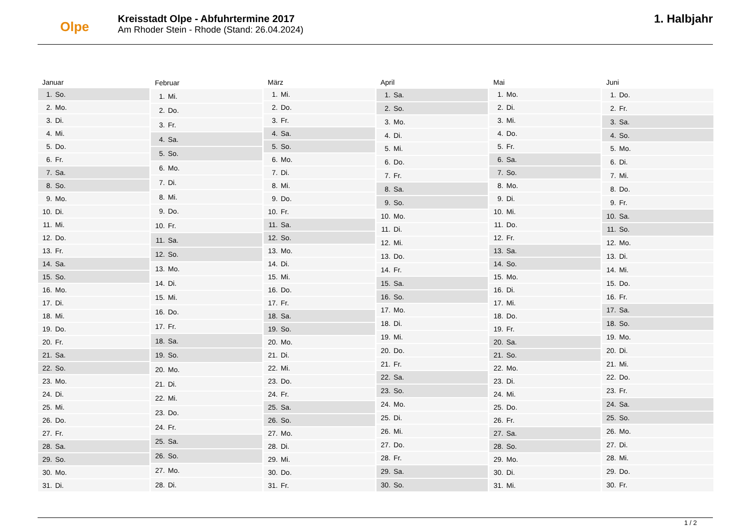Olpe
Kreisstadt Olpe - Abfuhrtermine 2017
Am Rhoder Stein - Rhode (Stand: 26.04.2024)
1. Halbjahr
| Januar | |
| --- | --- |
| 1. | So. |
| 2. | Mo. |
| 3. | Di. |
| 4. | Mi. |
| 5. | Do. |
| 6. | Fr. |
| 7. | Sa. |
| 8. | So. |
| 9. | Mo. |
| 10. | Di. |
| 11. | Mi. |
| 12. | Do. |
| 13. | Fr. |
| 14. | Sa. |
| 15. | So. |
| 16. | Mo. |
| 17. | Di. |
| 18. | Mi. |
| 19. | Do. |
| 20. | Fr. |
| 21. | Sa. |
| 22. | So. |
| 23. | Mo. |
| 24. | Di. |
| 25. | Mi. |
| 26. | Do. |
| 27. | Fr. |
| 28. | Sa. |
| 29. | So. |
| 30. | Mo. |
| 31. | Di. |
| Februar | |
| --- | --- |
| 1. | Mi. |
| 2. | Do. |
| 3. | Fr. |
| 4. | Sa. |
| 5. | So. |
| 6. | Mo. |
| 7. | Di. |
| 8. | Mi. |
| 9. | Do. |
| 10. | Fr. |
| 11. | Sa. |
| 12. | So. |
| 13. | Mo. |
| 14. | Di. |
| 15. | Mi. |
| 16. | Do. |
| 17. | Fr. |
| 18. | Sa. |
| 19. | So. |
| 20. | Mo. |
| 21. | Di. |
| 22. | Mi. |
| 23. | Do. |
| 24. | Fr. |
| 25. | Sa. |
| 26. | So. |
| 27. | Mo. |
| 28. | Di. |
| März | |
| --- | --- |
| 1. | Mi. |
| 2. | Do. |
| 3. | Fr. |
| 4. | Sa. |
| 5. | So. |
| 6. | Mo. |
| 7. | Di. |
| 8. | Mi. |
| 9. | Do. |
| 10. | Fr. |
| 11. | Sa. |
| 12. | So. |
| 13. | Mo. |
| 14. | Di. |
| 15. | Mi. |
| 16. | Do. |
| 17. | Fr. |
| 18. | Sa. |
| 19. | So. |
| 20. | Mo. |
| 21. | Di. |
| 22. | Mi. |
| 23. | Do. |
| 24. | Fr. |
| 25. | Sa. |
| 26. | So. |
| 27. | Mo. |
| 28. | Di. |
| 29. | Mi. |
| 30. | Do. |
| 31. | Fr. |
| April | |
| --- | --- |
| 1. | Sa. |
| 2. | So. |
| 3. | Mo. |
| 4. | Di. |
| 5. | Mi. |
| 6. | Do. |
| 7. | Fr. |
| 8. | Sa. |
| 9. | So. |
| 10. | Mo. |
| 11. | Di. |
| 12. | Mi. |
| 13. | Do. |
| 14. | Fr. |
| 15. | Sa. |
| 16. | So. |
| 17. | Mo. |
| 18. | Di. |
| 19. | Mi. |
| 20. | Do. |
| 21. | Fr. |
| 22. | Sa. |
| 23. | So. |
| 24. | Mo. |
| 25. | Di. |
| 26. | Mi. |
| 27. | Do. |
| 28. | Fr. |
| 29. | Sa. |
| 30. | So. |
| Mai | |
| --- | --- |
| 1. | Mo. |
| 2. | Di. |
| 3. | Mi. |
| 4. | Do. |
| 5. | Fr. |
| 6. | Sa. |
| 7. | So. |
| 8. | Mo. |
| 9. | Di. |
| 10. | Mi. |
| 11. | Do. |
| 12. | Fr. |
| 13. | Sa. |
| 14. | So. |
| 15. | Mo. |
| 16. | Di. |
| 17. | Mi. |
| 18. | Do. |
| 19. | Fr. |
| 20. | Sa. |
| 21. | So. |
| 22. | Mo. |
| 23. | Di. |
| 24. | Mi. |
| 25. | Do. |
| 26. | Fr. |
| 27. | Sa. |
| 28. | So. |
| 29. | Mo. |
| 30. | Di. |
| 31. | Mi. |
| Juni | |
| --- | --- |
| 1. | Do. |
| 2. | Fr. |
| 3. | Sa. |
| 4. | So. |
| 5. | Mo. |
| 6. | Di. |
| 7. | Mi. |
| 8. | Do. |
| 9. | Fr. |
| 10. | Sa. |
| 11. | So. |
| 12. | Mo. |
| 13. | Di. |
| 14. | Mi. |
| 15. | Do. |
| 16. | Fr. |
| 17. | Sa. |
| 18. | So. |
| 19. | Mo. |
| 20. | Di. |
| 21. | Mi. |
| 22. | Do. |
| 23. | Fr. |
| 24. | Sa. |
| 25. | So. |
| 26. | Mo. |
| 27. | Di. |
| 28. | Mi. |
| 29. | Do. |
| 30. | Fr. |
1 / 2